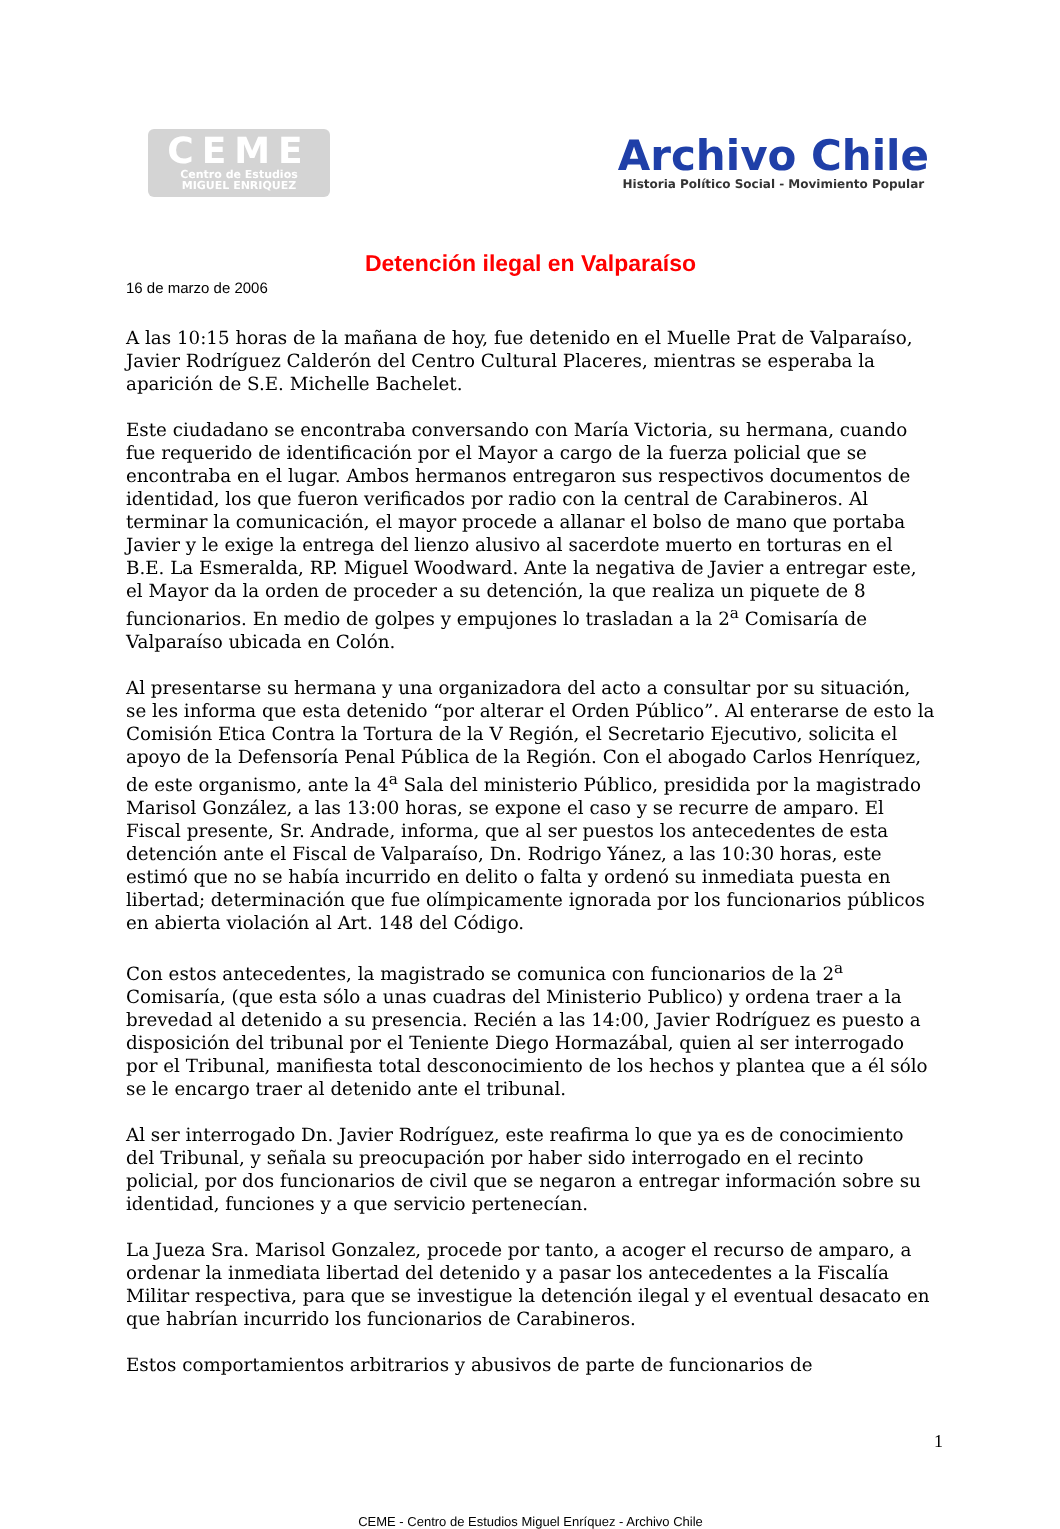CEME
Centro de Estudios
MIGUEL ENRIQUEZ
Archivo Chile
Historia Político Social - Movimiento Popular
Detención ilegal en Valparaíso
16 de marzo de 2006
A las 10:15 horas de la mañana de hoy, fue detenido en el Muelle Prat de Valparaíso, Javier Rodríguez Calderón del Centro Cultural Placeres, mientras se esperaba la aparición de S.E. Michelle Bachelet.
Este ciudadano se encontraba conversando con María Victoria, su hermana, cuando fue requerido de identificación por el Mayor a cargo de la fuerza policial que se encontraba en el lugar. Ambos hermanos entregaron sus respectivos documentos de identidad, los que fueron verificados por radio con la central de Carabineros. Al terminar la comunicación, el mayor procede a allanar el bolso de mano que portaba Javier y le exige la entrega del lienzo alusivo al sacerdote muerto en torturas en el B.E. La Esmeralda, RP. Miguel Woodward. Ante la negativa de Javier a entregar este, el Mayor da la orden de proceder a su detención, la que realiza un piquete de 8 funcionarios. En medio de golpes y empujones lo trasladan a la 2<sup>a</sup> Comisaría de Valparaíso ubicada en Colón.
Al presentarse su hermana y una organizadora del acto a consultar por su situación, se les informa que esta detenido “por alterar el Orden Público”. Al enterarse de esto la Comisión Etica Contra la Tortura de la V Región, el Secretario Ejecutivo, solicita el apoyo de la Defensoría Penal Pública de la Región. Con el abogado Carlos Henríquez, de este organismo, ante la 4<sup>a</sup> Sala del ministerio Público, presidida por la magistrado Marisol González, a las 13:00 horas, se expone el caso y se recurre de amparo. El Fiscal presente, Sr. Andrade, informa, que al ser puestos los antecedentes de esta detención ante el Fiscal de Valparaíso, Dn. Rodrigo Yánez, a las 10:30 horas, este estimó que no se había incurrido en delito o falta y ordenó su inmediata puesta en libertad; determinación que fue olímpicamente ignorada por los funcionarios públicos en abierta violación al Art. 148 del Código.
Con estos antecedentes, la magistrado se comunica con funcionarios de la 2<sup>a</sup> Comisaría, (que esta sólo a unas cuadras del Ministerio Publico) y ordena traer a la brevedad al detenido a su presencia. Recién a las 14:00, Javier Rodríguez es puesto a disposición del tribunal por el Teniente Diego Hormazábal, quien al ser interrogado por el Tribunal, manifiesta total desconocimiento de los hechos y plantea que a él sólo se le encargo traer al detenido ante el tribunal.
Al ser interrogado Dn. Javier Rodríguez, este reafirma lo que ya es de conocimiento del Tribunal, y señala su preocupación por haber sido interrogado en el recinto policial, por dos funcionarios de civil que se negaron a entregar información sobre su identidad, funciones y a que servicio pertenecían.
La Jueza Sra. Marisol Gonzalez, procede por tanto, a acoger el recurso de amparo, a ordenar la inmediata libertad del detenido y a pasar los antecedentes a la Fiscalía Militar respectiva, para que se investigue la detención ilegal y el eventual desacato en que habrían incurrido los funcionarios de Carabineros.
Estos comportamientos arbitrarios y abusivos de parte de funcionarios de
1
CEME - Centro de Estudios Miguel Enríquez - Archivo Chile